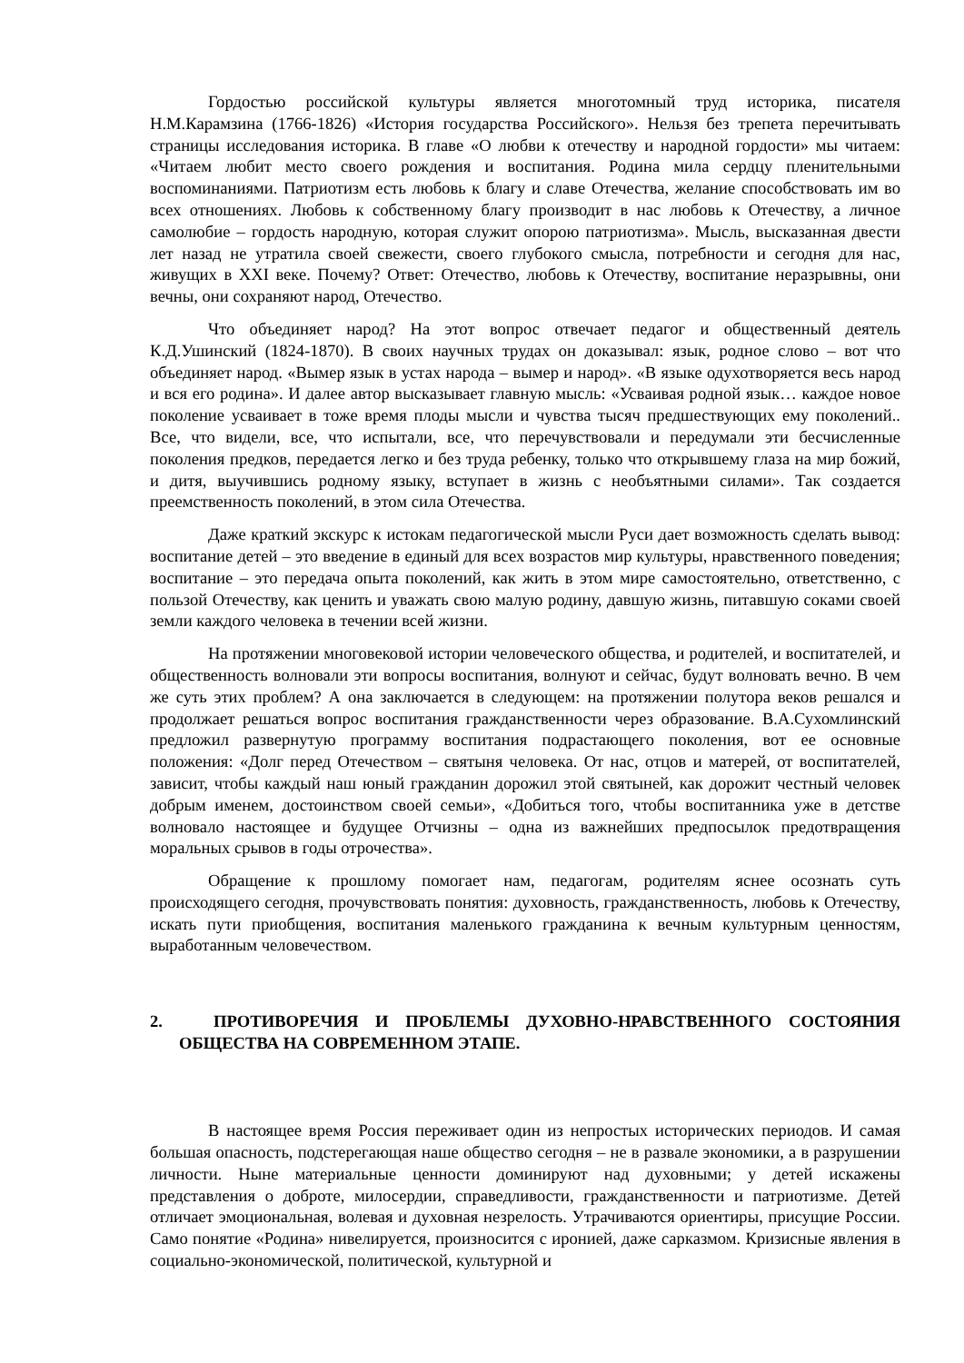Гордостью российской культуры является многотомный труд историка, писателя Н.М.Карамзина (1766-1826) «История государства Российского». Нельзя без трепета перечитывать страницы исследования историка. В главе «О любви к отечеству и народной гордости» мы читаем: «Читаем любит место своего рождения и воспитания. Родина мила сердцу пленительными воспоминаниями. Патриотизм есть любовь к благу и славе Отечества, желание способствовать им во всех отношениях. Любовь к собственному благу производит в нас любовь к Отечеству, а личное самолюбие – гордость народную, которая служит опорою патриотизма». Мысль, высказанная двести лет назад не утратила своей свежести, своего глубокого смысла, потребности и сегодня для нас, живущих в XXI веке. Почему? Ответ: Отечество, любовь к Отечеству, воспитание неразрывны, они вечны, они сохраняют народ, Отечество.
Что объединяет народ? На этот вопрос отвечает педагог и общественный деятель К.Д.Ушинский (1824-1870). В своих научных трудах он доказывал: язык, родное слово – вот что объединяет народ. «Вымер язык в устах народа – вымер и народ». «В языке одухотворяется весь народ и вся его родина». И далее автор высказывает главную мысль: «Усваивая родной язык… каждое новое поколение усваивает в тоже время плоды мысли и чувства тысяч предшествующих ему поколений.. Все, что видели, все, что испытали, все, что перечувствовали и передумали эти бесчисленные поколения предков, передается легко и без труда ребенку, только что открывшему глаза на мир божий, и дитя, выучившись родному языку, вступает в жизнь с необъятными силами». Так создается преемственность поколений, в этом сила Отечества.
Даже краткий экскурс к истокам педагогической мысли Руси дает возможность сделать вывод: воспитание детей – это введение в единый для всех возрастов мир культуры, нравственного поведения; воспитание – это передача опыта поколений, как жить в этом мире самостоятельно, ответственно, с пользой Отечеству, как ценить и уважать свою малую родину, давшую жизнь, питавшую соками своей земли каждого человека в течении всей жизни.
На протяжении многовековой истории человеческого общества, и родителей, и воспитателей, и общественность волновали эти вопросы воспитания, волнуют и сейчас, будут волновать вечно. В чем же суть этих проблем? А она заключается в следующем: на протяжении полутора веков решался и продолжает решаться вопрос воспитания гражданственности через образование. В.А.Сухомлинский предложил развернутую программу воспитания подрастающего поколения, вот ее основные положения: «Долг перед Отечеством – святыня человека. От нас, отцов и матерей, от воспитателей, зависит, чтобы каждый наш юный гражданин дорожил этой святыней, как дорожит честный человек добрым именем, достоинством своей семьи», «Добиться того, чтобы воспитанника уже в детстве волновало настоящее и будущее Отчизны – одна из важнейших предпосылок предотвращения моральных срывов в годы отрочества».
Обращение к прошлому помогает нам, педагогам, родителям яснее осознать суть происходящего сегодня, прочувствовать понятия: духовность, гражданственность, любовь к Отечеству, искать пути приобщения, воспитания маленького гражданина к вечным культурным ценностям, выработанным человечеством.
2. ПРОТИВОРЕЧИЯ И ПРОБЛЕМЫ ДУХОВНО-НРАВСТВЕННОГО СОСТОЯНИЯ ОБЩЕСТВА НА СОВРЕМЕННОМ ЭТАПЕ.
В настоящее время Россия переживает один из непростых исторических периодов. И самая большая опасность, подстерегающая наше общество сегодня – не в развале экономики, а в разрушении личности. Ныне материальные ценности доминируют над духовными; у детей искажены представления о доброте, милосердии, справедливости, гражданственности и патриотизме. Детей отличает эмоциональная, волевая и духовная незрелость. Утрачиваются ориентиры, присущие России. Само понятие «Родина» нивелируется, произносится с иронией, даже сарказмом. Кризисные явления в социально-экономической, политической, культурной и